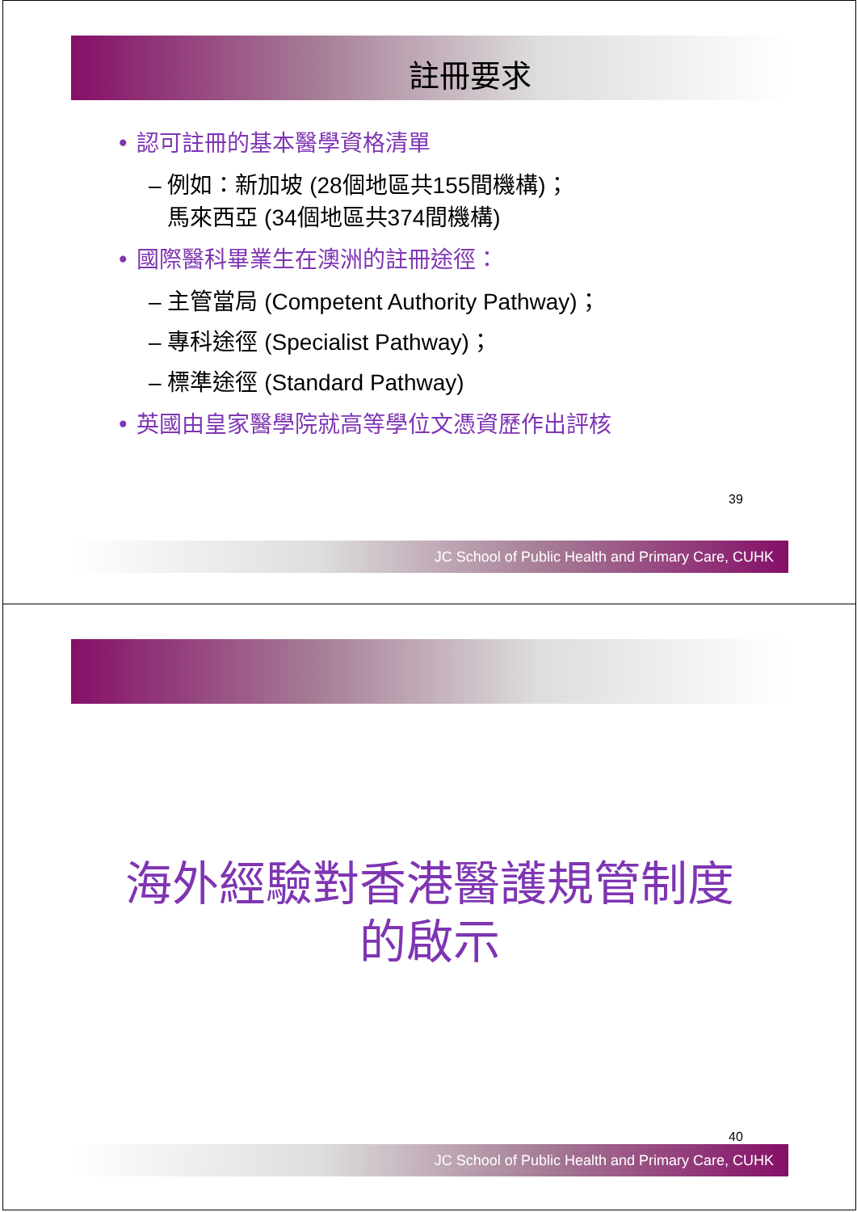註冊要求
• 認可註冊的基本醫學資格清單
– 例如：新加坡 (28個地區共155間機構)；
馬來西亞 (34個地區共374間機構)
• 國際醫科畢業生在澳洲的註冊途徑：
– 主管當局 (Competent Authority Pathway)；
– 專科途徑 (Specialist Pathway)；
– 標準途徑 (Standard Pathway)
• 英國由皇家醫學院就高等學位文憑資歷作出評核
39
JC School of Public Health and Primary Care, CUHK
海外經驗對香港醫護規管制度
的啟示
40
JC School of Public Health and Primary Care, CUHK